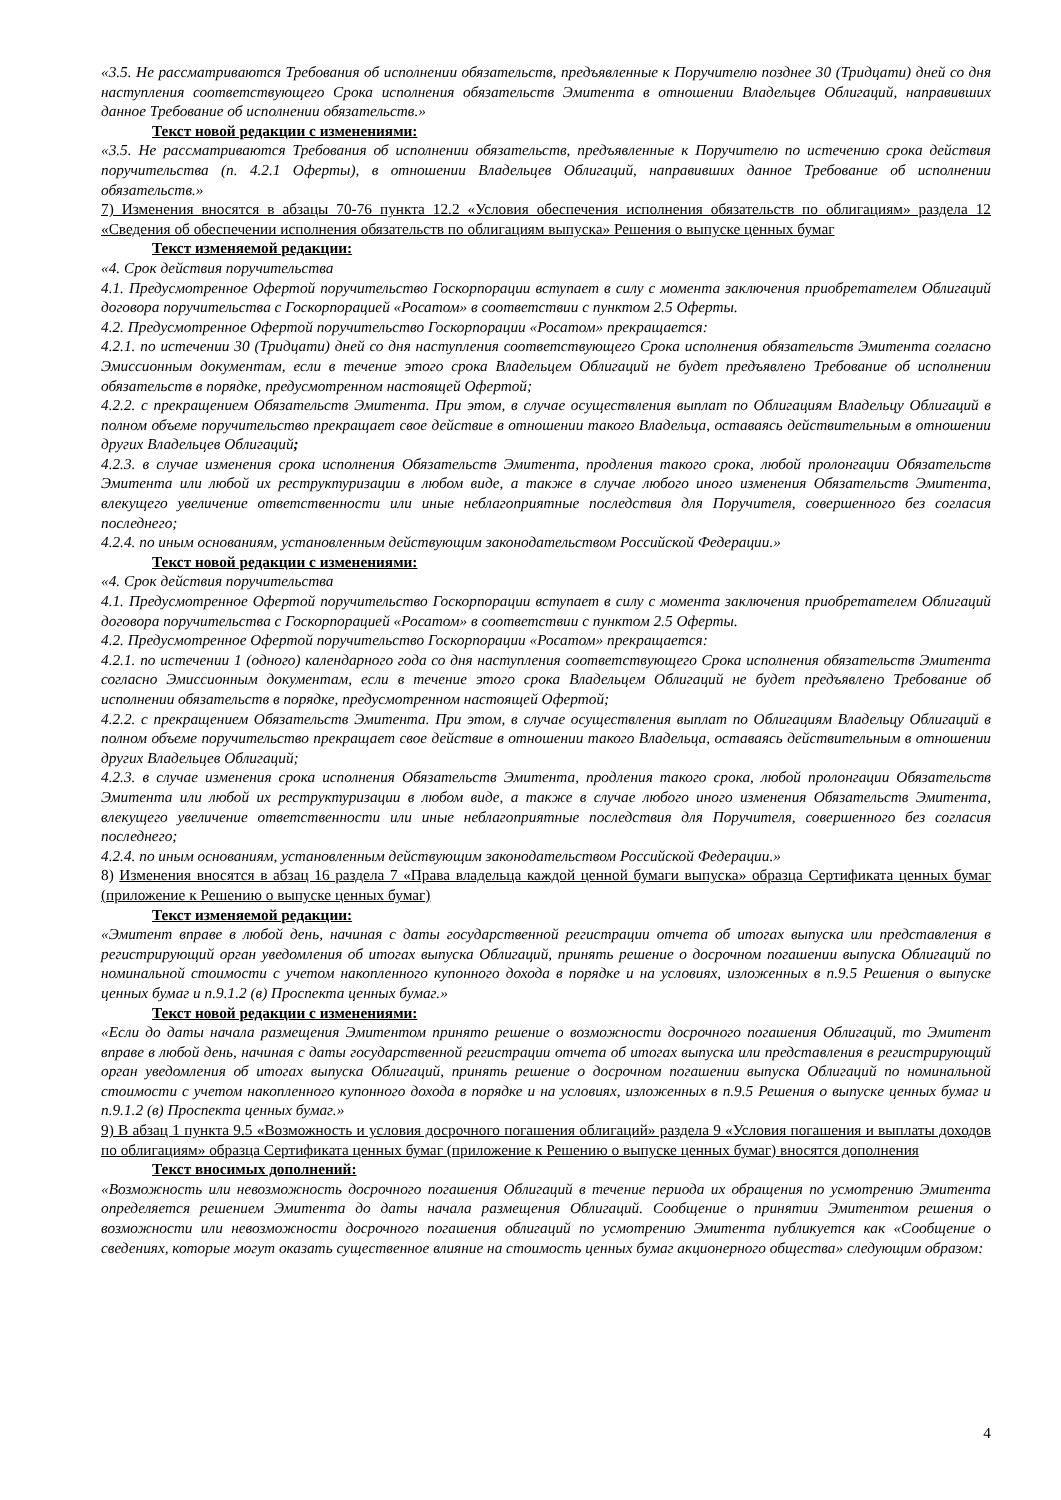«3.5. Не рассматриваются Требования об исполнении обязательств, предъявленные к Поручителю позднее 30 (Тридцати) дней со дня наступления соответствующего Срока исполнения обязательств Эмитента в отношении Владельцев Облигаций, направивших данное Требование об исполнении обязательств.»
Текст новой редакции с изменениями:
«3.5. Не рассматриваются Требования об исполнении обязательств, предъявленные к Поручителю по истечению срока действия поручительства (п. 4.2.1 Оферты), в отношении Владельцев Облигаций, направивших данное Требование об исполнении обязательств.»
7) Изменения вносятся в абзацы 70-76 пункта 12.2 «Условия обеспечения исполнения обязательств по облигациям» раздела 12 «Сведения об обеспечении исполнения обязательств по облигациям выпуска» Решения о выпуске ценных бумаг
Текст изменяемой редакции:
«4. Срок действия поручительства
4.1. Предусмотренное Офертой поручительство Госкорпорации вступает в силу с момента заключения приобретателем Облигаций договора поручительства с Госкорпорацией «Росатом» в соответствии с пунктом 2.5 Оферты.
4.2. Предусмотренное Офертой поручительство Госкорпорации «Росатом» прекращается:
4.2.1. по истечении 30 (Тридцати) дней со дня наступления соответствующего Срока исполнения обязательств Эмитента согласно Эмиссионным документам, если в течение этого срока Владельцем Облигаций не будет предъявлено Требование об исполнении обязательств в порядке, предусмотренном настоящей Офертой;
4.2.2. с прекращением Обязательств Эмитента. При этом, в случае осуществления выплат по Облигациям Владельцу Облигаций в полном объеме поручительство прекращает свое действие в отношении такого Владельца, оставаясь действительным в отношении других Владельцев Облигаций;
4.2.3. в случае изменения срока исполнения Обязательств Эмитента, продления такого срока, любой пролонгации Обязательств Эмитента или любой их реструктуризации в любом виде, а также в случае любого иного изменения Обязательств Эмитента, влекущего увеличение ответственности или иные неблагоприятные последствия для Поручителя, совершенного без согласия последнего;
4.2.4. по иным основаниям, установленным действующим законодательством Российской Федерации.»
Текст новой редакции с изменениями:
«4. Срок действия поручительства
4.1. Предусмотренное Офертой поручительство Госкорпорации вступает в силу с момента заключения приобретателем Облигаций договора поручительства с Госкорпорацией «Росатом» в соответствии с пунктом 2.5 Оферты.
4.2. Предусмотренное Офертой поручительство Госкорпорации «Росатом» прекращается:
4.2.1. по истечении 1 (одного) календарного года со дня наступления соответствующего Срока исполнения обязательств Эмитента согласно Эмиссионным документам, если в течение этого срока Владельцем Облигаций не будет предъявлено Требование об исполнении обязательств в порядке, предусмотренном настоящей Офертой;
4.2.2. с прекращением Обязательств Эмитента. При этом, в случае осуществления выплат по Облигациям Владельцу Облигаций в полном объеме поручительство прекращает свое действие в отношении такого Владельца, оставаясь действительным в отношении других Владельцев Облигаций;
4.2.3. в случае изменения срока исполнения Обязательств Эмитента, продления такого срока, любой пролонгации Обязательств Эмитента или любой их реструктуризации в любом виде, а также в случае любого иного изменения Обязательств Эмитента, влекущего увеличение ответственности или иные неблагоприятные последствия для Поручителя, совершенного без согласия последнего;
4.2.4. по иным основаниям, установленным действующим законодательством Российской Федерации.»
8) Изменения вносятся в абзац 16 раздела 7 «Права владельца каждой ценной бумаги выпуска» образца Сертификата ценных бумаг (приложение к Решению о выпуске ценных бумаг)
Текст изменяемой редакции:
«Эмитент вправе в любой день, начиная с даты государственной регистрации отчета об итогах выпуска или представления в регистрирующий орган уведомления об итогах выпуска Облигаций, принять решение о досрочном погашении выпуска Облигаций по номинальной стоимости с учетом накопленного купонного дохода в порядке и на условиях, изложенных в п.9.5 Решения о выпуске ценных бумаг и п.9.1.2 (в) Проспекта ценных бумаг.»
Текст новой редакции с изменениями:
«Если до даты начала размещения Эмитентом принято решение о возможности досрочного погашения Облигаций, то Эмитент вправе в любой день, начиная с даты государственной регистрации отчета об итогах выпуска или представления в регистрирующий орган уведомления об итогах выпуска Облигаций, принять решение о досрочном погашении выпуска Облигаций по номинальной стоимости с учетом накопленного купонного дохода в порядке и на условиях, изложенных в п.9.5 Решения о выпуске ценных бумаг и п.9.1.2 (в) Проспекта ценных бумаг.»
9) В абзац 1 пункта 9.5 «Возможность и условия досрочного погашения облигаций» раздела 9 «Условия погашения и выплаты доходов по облигациям» образца Сертификата ценных бумаг (приложение к Решению о выпуске ценных бумаг) вносятся дополнения
Текст вносимых дополнений:
«Возможность или невозможность досрочного погашения Облигаций в течение периода их обращения по усмотрению Эмитента определяется решением Эмитента до даты начала размещения Облигаций. Сообщение о принятии Эмитентом решения о возможности или невозможности досрочного погашения облигаций по усмотрению Эмитента публикуется как «Сообщение о сведениях, которые могут оказать существенное влияние на стоимость ценных бумаг акционерного общества» следующим образом:
4